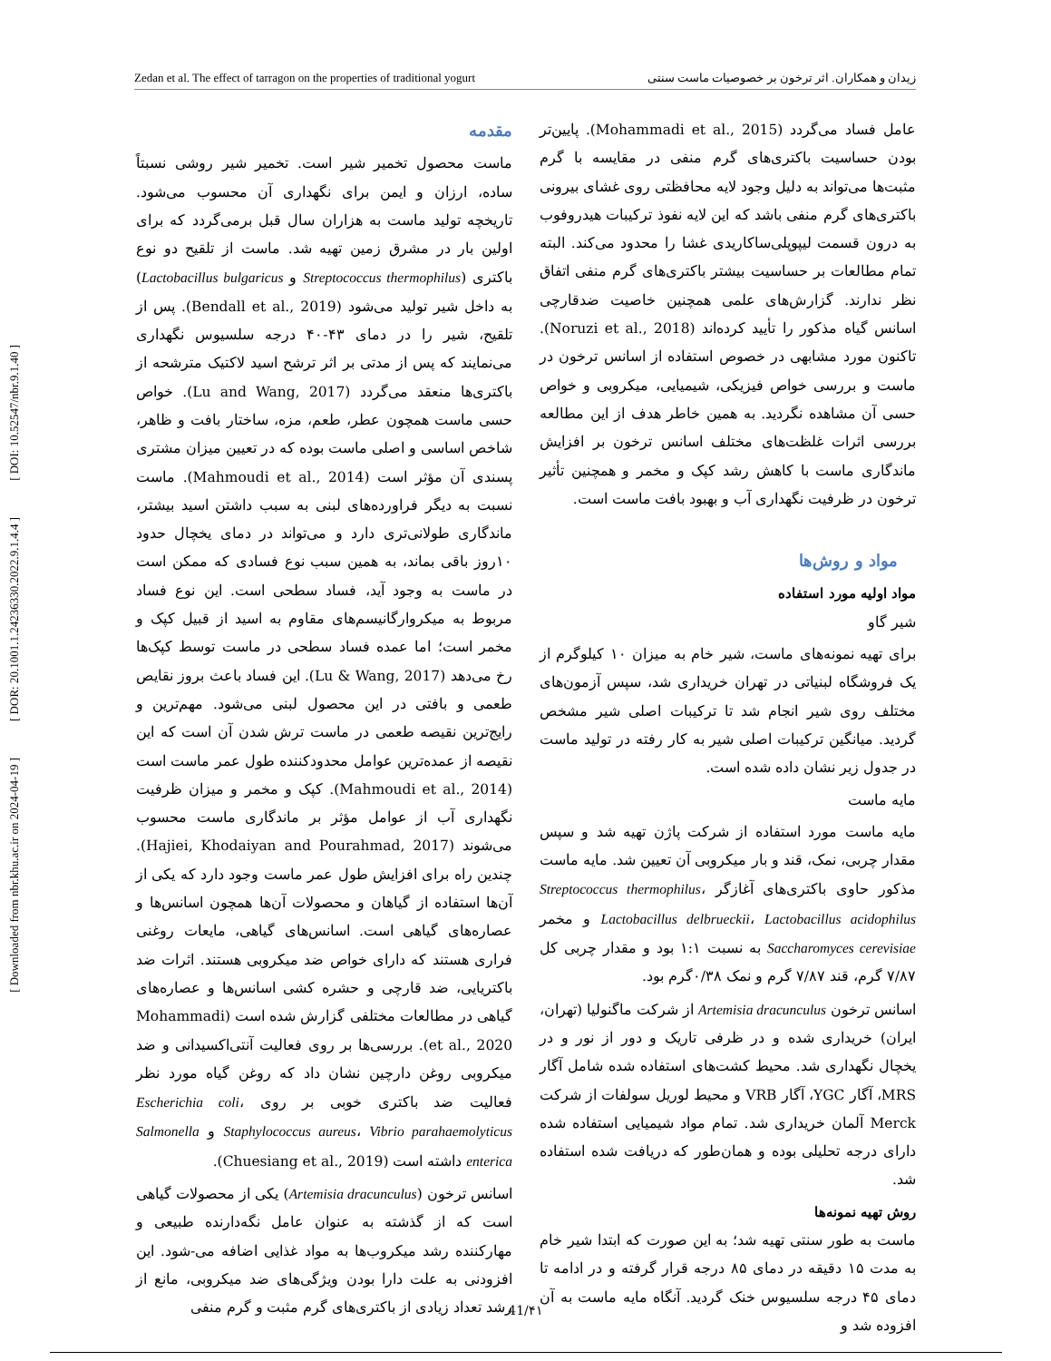Zedan et al. The effect of tarragon on the properties of traditional yogurt زیدان و همکاران. اثر ترخون بر خصوصیات ماست سنتی
[ DOI: 10.52547/nbr.9.1.40 ]
[ DOR: 20.1001.1.24236330.2022.9.1.4.4 ]
[ Downloaded from nbr.khu.ac.ir on 2024-04-19 ]
مقدمه
ماست محصول تخمیر شیر است. تخمیر شیر روشی نسبتاً ساده، ارزان و ایمن برای نگهداری آن محسوب می‌شود. تاریخچه تولید ماست به هزاران سال قبل برمی‌گردد که برای اولین بار در مشرق زمین تهیه شد. ماست از تلقیح دو نوع باکتری (Streptococcus thermophilus و Lactobacillus bulgaricus) به داخل شیر تولید می‌شود (Bendall et al., 2019). پس از تلقیح، شیر را در دمای ۴۳-۴۰ درجه سلسیوس نگهداری می‌نمایند که پس از مدتی بر اثر ترشح اسید لاکتیک مترشحه از باکتری‌ها منعقد می‌گردد (Lu and Wang, 2017). خواص حسی ماست همچون عطر، طعم، مزه، ساختار بافت و ظاهر، شاخص اساسی و اصلی ماست بوده که در تعیین میزان مشتری پسندی آن مؤثر است (Mahmoudi et al., 2014). ماست نسبت به دیگر فراورده‌های لبنی به سبب داشتن اسید بیشتر، ماندگاری طولانی‌تری دارد و می‌تواند در دمای یخچال حدود ۱۰روز باقی بماند، به همین سبب نوع فسادی که ممکن است در ماست به وجود آید، فساد سطحی است. این نوع فساد مربوط به میکروارگانیسم‌های مقاوم به اسید از قبیل کپک و مخمر است؛ اما عمده فساد سطحی در ماست توسط کپک‌ها رخ می‌دهد (Lu & Wang, 2017). این فساد باعث بروز نقایص طعمی و بافتی در این محصول لبنی می‌شود. مهم‌ترین و رایج‌ترین نقیصه طعمی در ماست ترش شدن آن است که این نقیصه از عمده‌ترین عوامل محدودکننده طول عمر ماست است (Mahmoudi et al., 2014). کپک و مخمر و میزان ظرفیت نگهداری آب از عوامل مؤثر بر ماندگاری ماست محسوب می‌شوند (Hajiei, Khodaiyan and Pourahmad, 2017). چندین راه برای افزایش طول عمر ماست وجود دارد که یکی از آن‌ها استفاده از گیاهان و محصولات آن‌ها همچون اسانس‌ها و عصاره‌های گیاهی است. اسانس‌های گیاهی، مایعات روغنی فراری هستند که دارای خواص ضد میکروبی هستند. اثرات ضد باکتریایی، ضد قارچی و حشره کشی اسانس‌ها و عصاره‌های گیاهی در مطالعات مختلفی گزارش شده است (Mohammadi et al., 2020). بررسی‌ها بر روی فعالیت آنتی‌اکسیدانی و ضد میکروبی روغن دارچین نشان داد که روغن گیاه مورد نظر فعالیت ضد باکتری خوبی بر روی Escherichia coli، Staphylococcus aureus، Vibrio parahaemolyticus و Salmonella enterica داشته است (Chuesiang et al., 2019).
اسانس ترخون (Artemisia dracunculus) یکی از محصولات گیاهی است که از گذشته به عنوان عامل نگه‌دارنده طبیعی و مهارکننده رشد میکروب‌ها به مواد غذایی اضافه می-شود. این افزودنی به علت دارا بودن ویژگی‌های ضد میکروبی، مانع از رشد تعداد زیادی از باکتری‌های گرم مثبت و گرم منفی
عامل فساد می‌گردد (Mohammadi et al., 2015). پایین‌تر بودن حساسیت باکتری‌های گرم منفی در مقایسه با گرم مثبت‌ها می‌تواند به دلیل وجود لایه محافظتی روی غشای بیرونی باکتری‌های گرم منفی باشد که این لایه نفوذ ترکیبات هیدروفوب به درون قسمت لیپوپلی‌ساکاریدی غشا را محدود می‌کند. البته تمام مطالعات بر حساسیت بیشتر باکتری‌های گرم منفی اتفاق نظر ندارند. گزارش‌های علمی همچنین خاصیت ضدقارچی اسانس گیاه مذکور را تأیید کرده‌اند (Noruzi et al., 2018). تاکنون مورد مشابهی در خصوص استفاده از اسانس ترخون در ماست و بررسی خواص فیزیکی، شیمیایی، میکروبی و خواص حسی آن مشاهده نگردید. به همین خاطر هدف از این مطالعه بررسی اثرات غلظت‌های مختلف اسانس ترخون بر افزایش ماندگاری ماست با کاهش رشد کپک و مخمر و همچنین تأثیر ترخون در ظرفیت نگهداری آب و بهبود بافت ماست است.
مواد و روش‌ها
مواد اولیه مورد استفاده
شیر گاو
برای تهیه نمونه‌های ماست، شیر خام به میزان ۱۰ کیلوگرم از یک فروشگاه لبنیاتی در تهران خریداری شد، سپس آزمون‌های مختلف روی شیر انجام شد تا ترکیبات اصلی شیر مشخص گردید. میانگین ترکیبات اصلی شیر به کار رفته در تولید ماست در جدول زیر نشان داده شده است.
مایه ماست
مایه ماست مورد استفاده از شرکت پاژن تهیه شد و سپس مقدار چربی، نمک، قند و بار میکروبی آن تعیین شد. مایه ماست مذکور حاوی باکتری‌های آغازگر Streptococcus thermophilus، Lactobacillus delbrueckii، Lactobacillus acidophilus و مخمر Saccharomyces cerevisiae به نسبت ۱:۱ بود و مقدار چربی کل ۷/۸۷ گرم، قند ۷/۸۷ گرم و نمک ۰/۳۸گرم بود.
اسانس ترخون Artemisia dracunculus از شرکت ماگنولیا (تهران، ایران) خریداری شده و در ظرفی تاریک و دور از نور و در یخچال نگهداری شد. محیط کشت‌های استفاده شده شامل آگار MRS، آگار YGC، آگار VRB و محیط لوریل سولفات از شرکت Merck آلمان خریداری شد. تمام مواد شیمیایی استفاده شده دارای درجه تحلیلی بوده و همان‌طور که دریافت شده استفاده شد.
روش تهیه نمونه‌ها
ماست به طور سنتی تهیه شد؛ به این صورت که ابتدا شیر خام به مدت ۱۵ دقیقه در دمای ۸۵ درجه قرار گرفته و در ادامه تا دمای ۴۵ درجه سلسیوس خنک گردید. آنگاه مایه ماست به آن افزوده شد و
41/۴۱